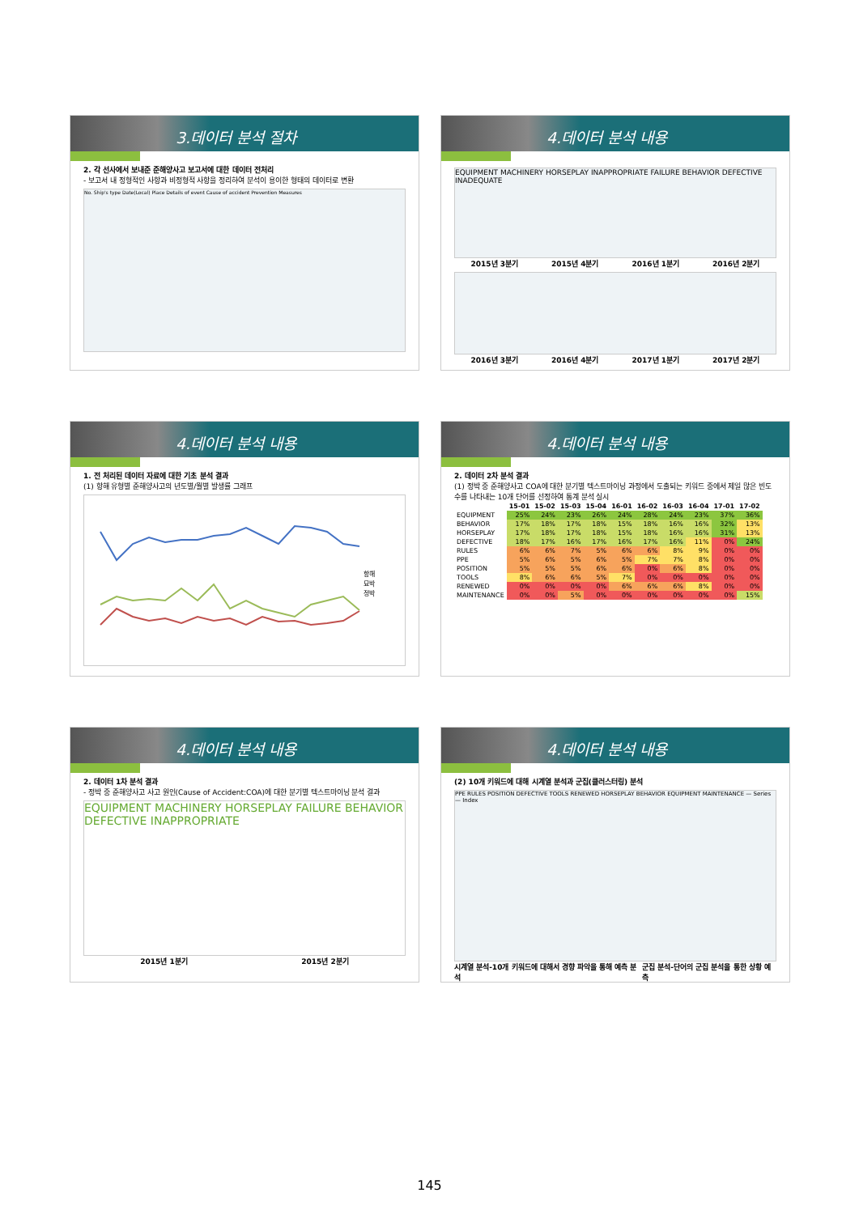3.데이터 분석 절차
2. 각 선사에서 보내준 준해양사고 보고서에 대한 데이터 전처리
- 보고서 내 정형적인 사항과 비정형적 사항을 정리하여 분석이 용이한 형태의 데이터로 변환
No. Ship's type Date(Local) Place Details of event Cause of accident Prevention Measures
4.데이터 분석 내용
EQUIPMENT MACHINERY HORSEPLAY INAPPROPRIATE FAILURE BEHAVIOR DEFECTIVE INADEQUATE
2015년 3분기 2015년 4분기 2016년 1분기 2016년 2분기
2016년 3분기 2016년 4분기 2017년 1분기 2017년 2분기
4.데이터 분석 내용
1. 전 처리된 데이터 자료에 대한 기초 분석 결과
(1) 항해 유형별 준해양사고의 년도별/월별 발생률 그래프
항해
묘박
정박
4.데이터 분석 내용
2. 데이터 2차 분석 결과
(1) 정박 중 준해양사고 COA에 대한 분기별 텍스트마이닝 과정에서 도출되는 키워드 중에서 제일 많은 빈도수를 나타내는 10개 단어를 선정하여 통계 분석 실시
| | 15-01 | 15-02 | 15-03 | 15-04 | 16-01 | 16-02 | 16-03 | 16-04 | 17-01 | 17-02 |
| --- | --- | --- | --- | --- | --- | --- | --- | --- | --- | --- |
| EQUIPMENT | 25% | 24% | 23% | 26% | 24% | 28% | 24% | 23% | 37% | 36% |
| BEHAVIOR | 17% | 18% | 17% | 18% | 15% | 18% | 16% | 16% | 32% | 13% |
| HORSEPLAY | 17% | 18% | 17% | 18% | 15% | 18% | 16% | 16% | 31% | 13% |
| DEFECTIVE | 18% | 17% | 16% | 17% | 16% | 17% | 16% | 11% | 0% | 24% |
| RULES | 6% | 6% | 7% | 5% | 6% | 6% | 8% | 9% | 0% | 0% |
| PPE | 5% | 6% | 5% | 6% | 5% | 7% | 7% | 8% | 0% | 0% |
| POSITION | 5% | 5% | 5% | 6% | 6% | 0% | 6% | 8% | 0% | 0% |
| TOOLS | 8% | 6% | 6% | 5% | 7% | 0% | 0% | 0% | 0% | 0% |
| RENEWED | 0% | 0% | 0% | 0% | 6% | 6% | 6% | 8% | 0% | 0% |
| MAINTENANCE | 0% | 0% | 5% | 0% | 0% | 0% | 0% | 0% | 0% | 15% |
4.데이터 분석 내용
2. 데이터 1차 분석 결과
- 정박 중 준해양사고 사고 원인(Cause of Accident:COA)에 대한 분기별 텍스트마이닝 분석 결과
EQUIPMENT MACHINERY HORSEPLAY FAILURE BEHAVIOR DEFECTIVE INAPPROPRIATE
2015년 1분기 2015년 2분기
4.데이터 분석 내용
(2) 10개 키워드에 대해 시계열 분석과 군집(클러스터링) 분석
PPE RULES POSITION DEFECTIVE TOOLS RENEWED HORSEPLAY BEHAVIOR EQUIPMENT MAINTENANCE — Series — Index
시계열 분석-10개 키워드에 대해서 경향 파악을 통해 예측 분석 군집 분석-단어의 군집 분석을 통한 상황 예측
145